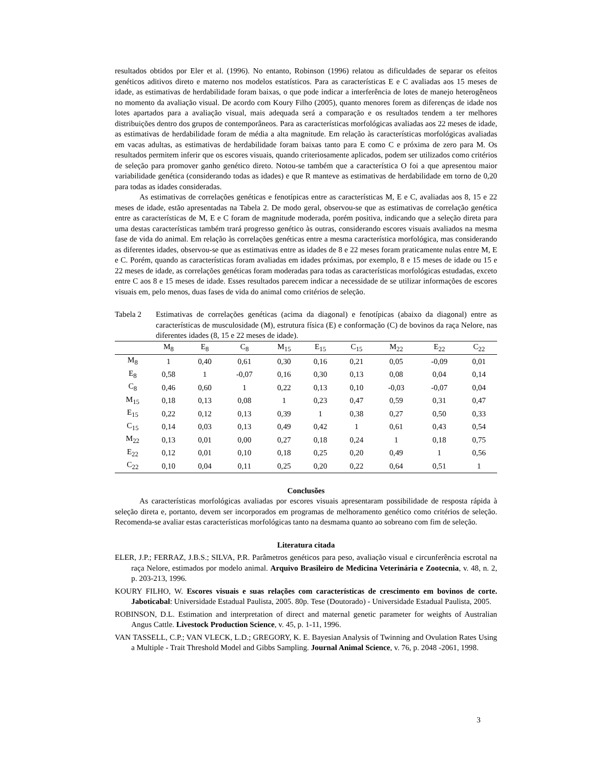resultados obtidos por Eler et al. (1996). No entanto, Robinson (1996) relatou as dificuldades de separar os efeitos genéticos aditivos direto e materno nos modelos estatísticos. Para as características E e C avaliadas aos 15 meses de idade, as estimativas de herdabilidade foram baixas, o que pode indicar a interferência de lotes de manejo heterogêneos no momento da avaliação visual. De acordo com Koury Filho (2005), quanto menores forem as diferenças de idade nos lotes apartados para a avaliação visual, mais adequada será a comparação e os resultados tendem a ter melhores distribuições dentro dos grupos de contemporâneos. Para as características morfológicas avaliadas aos 22 meses de idade, as estimativas de herdabilidade foram de média a alta magnitude. Em relação às características morfológicas avaliadas em vacas adultas, as estimativas de herdabilidade foram baixas tanto para E como C e próxima de zero para M. Os resultados permitem inferir que os escores visuais, quando criteriosamente aplicados, podem ser utilizados como critérios de seleção para promover ganho genético direto. Notou-se também que a característica O foi a que apresentou maior variabilidade genética (considerando todas as idades) e que R manteve as estimativas de herdabilidade em torno de 0,20 para todas as idades consideradas.
As estimativas de correlações genéticas e fenotípicas entre as características M, E e C, avaliadas aos 8, 15 e 22 meses de idade, estão apresentadas na Tabela 2. De modo geral, observou-se que as estimativas de correlação genética entre as características de M, E e C foram de magnitude moderada, porém positiva, indicando que a seleção direta para uma destas características também trará progresso genético às outras, considerando escores visuais avaliados na mesma fase de vida do animal. Em relação às correlações genéticas entre a mesma característica morfológica, mas considerando as diferentes idades, observou-se que as estimativas entre as idades de 8 e 22 meses foram praticamente nulas entre M, E e C. Porém, quando as características foram avaliadas em idades próximas, por exemplo, 8 e 15 meses de idade ou 15 e 22 meses de idade, as correlações genéticas foram moderadas para todas as características morfológicas estudadas, exceto entre C aos 8 e 15 meses de idade. Esses resultados parecem indicar a necessidade de se utilizar informações de escores visuais em, pelo menos, duas fases de vida do animal como critérios de seleção.
Tabela 2 Estimativas de correlações genéticas (acima da diagonal) e fenotípicas (abaixo da diagonal) entre as características de musculosidade (M), estrutura física (E) e conformação (C) de bovinos da raça Nelore, nas diferentes idades (8, 15 e 22 meses de idade).
| | M<sub>8</sub> | E<sub>8</sub> | C<sub>8</sub> | M<sub>15</sub> | E<sub>15</sub> | C<sub>15</sub> | M<sub>22</sub> | E<sub>22</sub> | C<sub>22</sub> |
| --- | --- | --- | --- | --- | --- | --- | --- | --- | --- |
| M<sub>8</sub> | 1 | 0,40 | 0,61 | 0,30 | 0,16 | 0,21 | 0,05 | -0,09 | 0,01 |
| E<sub>8</sub> | 0,58 | 1 | -0,07 | 0,16 | 0,30 | 0,13 | 0,08 | 0,04 | 0,14 |
| C<sub>8</sub> | 0,46 | 0,60 | 1 | 0,22 | 0,13 | 0,10 | -0,03 | -0,07 | 0,04 |
| M<sub>15</sub> | 0,18 | 0,13 | 0,08 | 1 | 0,23 | 0,47 | 0,59 | 0,31 | 0,47 |
| E<sub>15</sub> | 0,22 | 0,12 | 0,13 | 0,39 | 1 | 0,38 | 0,27 | 0,50 | 0,33 |
| C<sub>15</sub> | 0,14 | 0,03 | 0,13 | 0,49 | 0,42 | 1 | 0,61 | 0,43 | 0,54 |
| M<sub>22</sub> | 0,13 | 0,01 | 0,00 | 0,27 | 0,18 | 0,24 | 1 | 0,18 | 0,75 |
| E<sub>22</sub> | 0,12 | 0,01 | 0,10 | 0,18 | 0,25 | 0,20 | 0,49 | 1 | 0,56 |
| C<sub>22</sub> | 0,10 | 0,04 | 0,11 | 0,25 | 0,20 | 0,22 | 0,64 | 0,51 | 1 |
Conclusões
As características morfológicas avaliadas por escores visuais apresentaram possibilidade de resposta rápida à seleção direta e, portanto, devem ser incorporados em programas de melhoramento genético como critérios de seleção. Recomenda-se avaliar estas características morfológicas tanto na desmama quanto ao sobreano com fim de seleção.
Literatura citada
ELER, J.P.; FERRAZ, J.B.S.; SILVA, P.R. Parâmetros genéticos para peso, avaliação visual e circunferência escrotal na raça Nelore, estimados por modelo animal. Arquivo Brasileiro de Medicina Veterinária e Zootecnia, v. 48, n. 2, p. 203-213, 1996.
KOURY FILHO, W. Escores visuais e suas relações com características de crescimento em bovinos de corte. Jaboticabal: Universidade Estadual Paulista, 2005. 80p. Tese (Doutorado) - Universidade Estadual Paulista, 2005.
ROBINSON, D.L. Estimation and interpretation of direct and maternal genetic parameter for weights of Australian Angus Cattle. Livestock Production Science, v. 45, p. 1-11, 1996.
VAN TASSELL, C.P.; VAN VLECK, L.D.; GREGORY, K. E. Bayesian Analysis of Twinning and Ovulation Rates Using a Multiple - Trait Threshold Model and Gibbs Sampling. Journal Animal Science, v. 76, p. 2048 -2061, 1998.
3